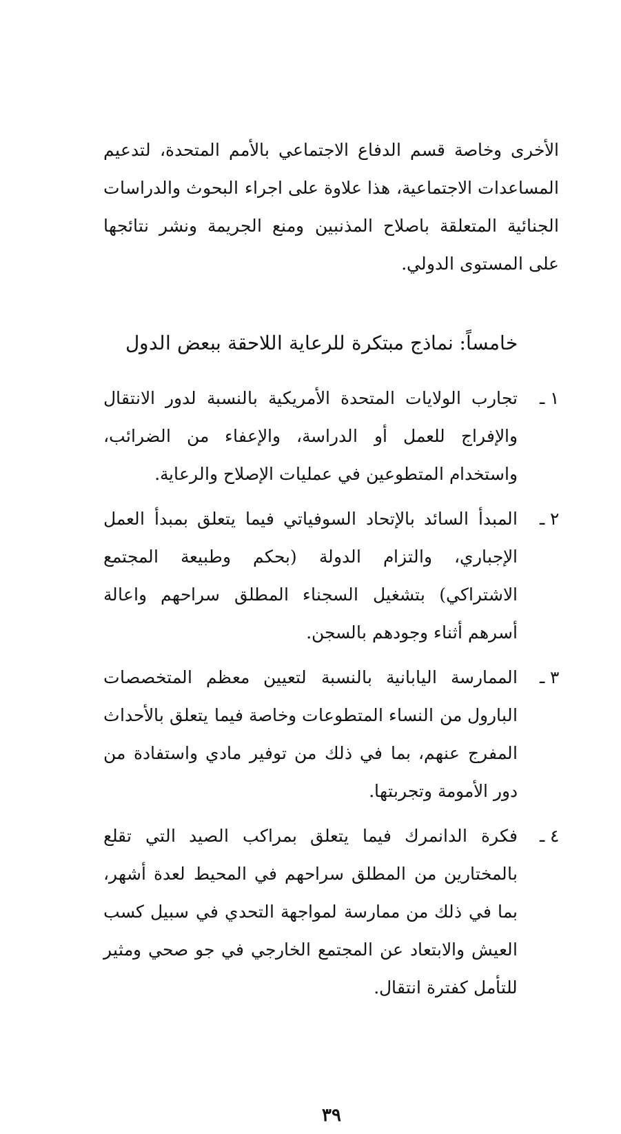الأخرى وخاصة قسم الدفاع الاجتماعي بالأمم المتحدة، لتدعيم المساعدات الاجتماعية، هذا علاوة على اجراء البحوث والدراسات الجنائية المتعلقة باصلاح المذنبين ومنع الجريمة ونشر نتائجها على المستوى الدولي.
خامساً: نماذج مبتكرة للرعاية اللاحقة ببعض الدول
١ ـ تجارب الولايات المتحدة الأمريكية بالنسبة لدور الانتقال والإفراج للعمل أو الدراسة، والإعفاء من الضرائب، واستخدام المتطوعين في عمليات الإصلاح والرعاية.
٢ ـ المبدأ السائد بالإتحاد السوفياتي فيما يتعلق بمبدأ العمل الإجباري، والتزام الدولة (بحكم وطبيعة المجتمع الاشتراكي) بتشغيل السجناء المطلق سراحهم واعالة أسرهم أثناء وجودهم بالسجن.
٣ ـ الممارسة اليابانية بالنسبة لتعيين معظم المتخصصات البارول من النساء المتطوعات وخاصة فيما يتعلق بالأحداث المفرج عنهم، بما في ذلك من توفير مادي واستفادة من دور الأمومة وتجربتها.
٤ ـ فكرة الدانمرك فيما يتعلق بمراكب الصيد التي تقلع بالمختارين من المطلق سراحهم في المحيط لعدة أشهر، بما في ذلك من ممارسة لمواجهة التحدي في سبيل كسب العيش والابتعاد عن المجتمع الخارجي في جو صحي ومثير للتأمل كفترة انتقال.
٣٩